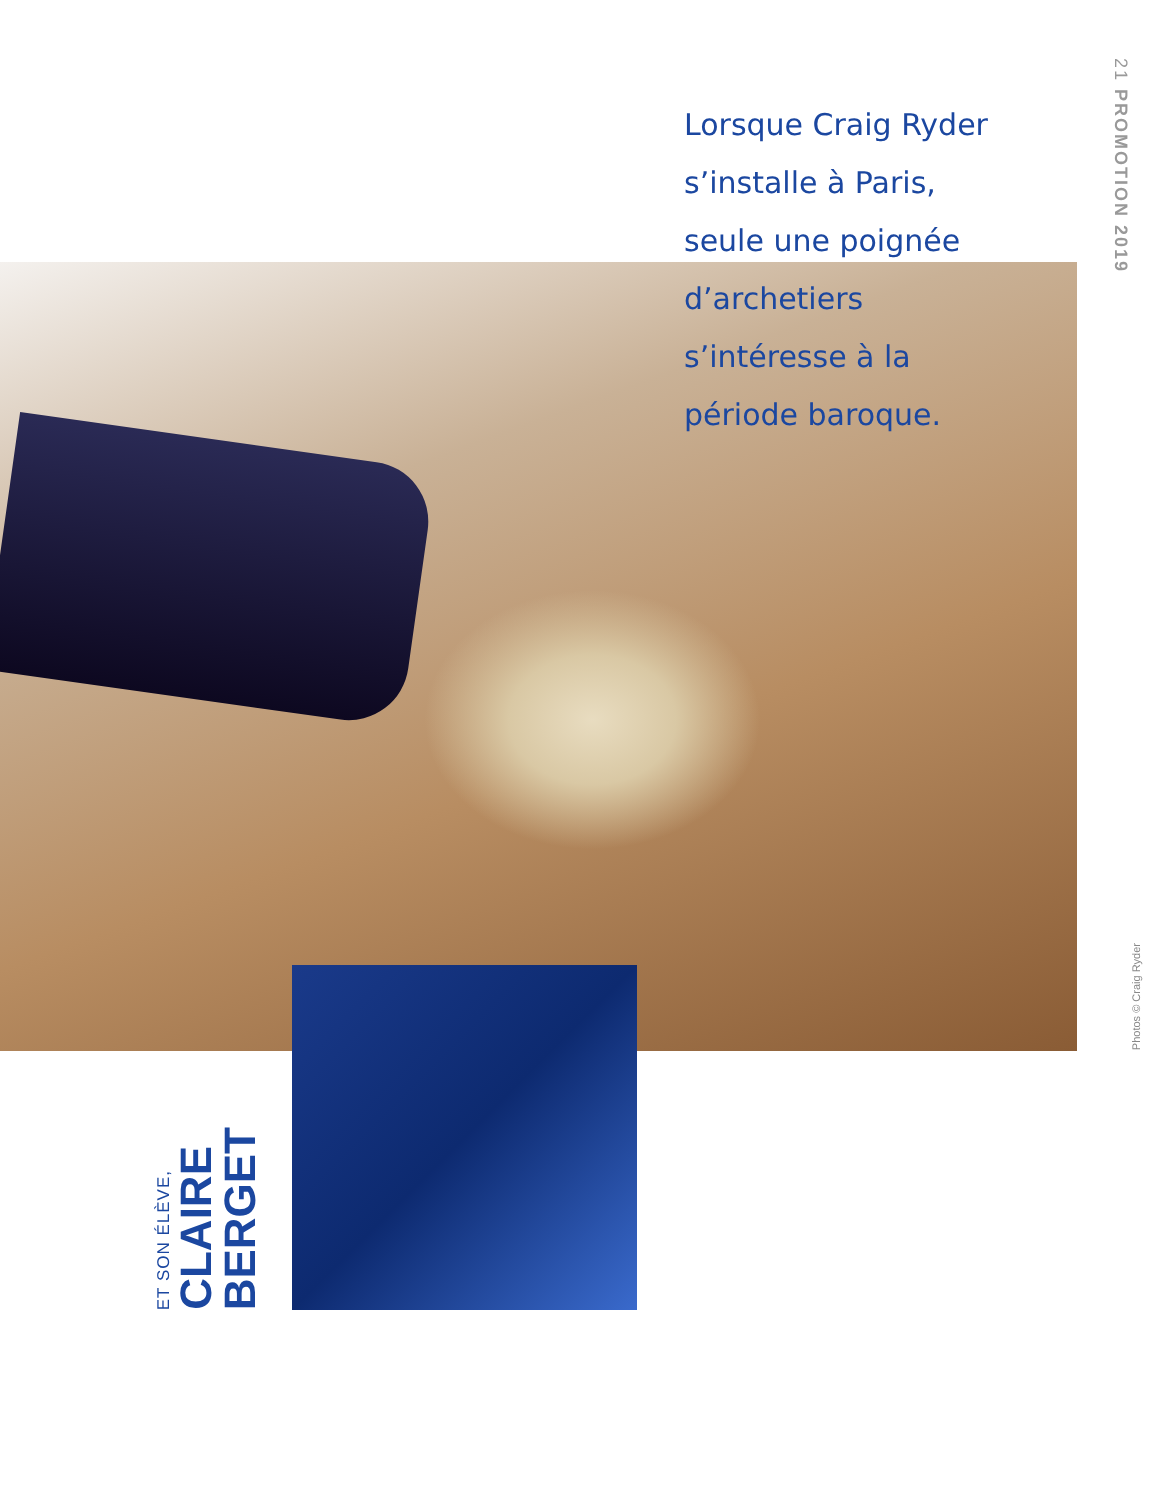Lorsque Craig Ryder s’installe à Paris, seule une poignée d’archetiers s’intéresse à la période baroque.
21 PROMOTION 2019
ET SON ÉLÈVE,
CLAIRE
BERGET
Photos © Craig Ryder